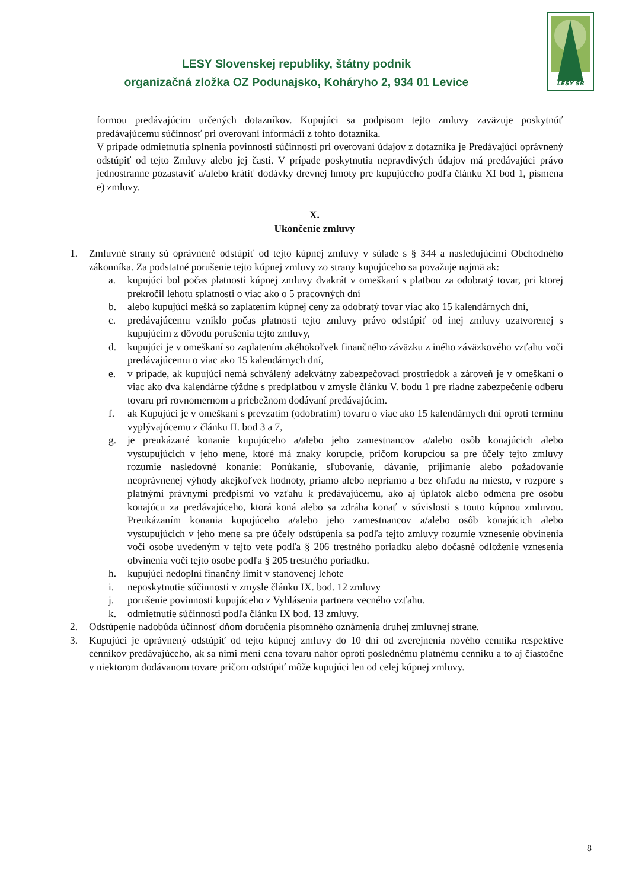LESY SR
LESY Slovenskej republiky, štátny podnik
organizačná zložka OZ Podunajsko, Koháryho 2, 934 01 Levice
formou predávajúcim určených dotazníkov. Kupujúci sa podpisom tejto zmluvy zaväzuje poskytnúť predávajúcemu súčinnosť pri overovaní informácií z tohto dotazníka.
V prípade odmietnutia splnenia povinnosti súčinnosti pri overovaní údajov z dotazníka je Predávajúci oprávnený odstúpiť od tejto Zmluvy alebo jej časti. V prípade poskytnutia nepravdivých údajov má predávajúci právo jednostranne pozastaviť a/alebo krátiť dodávky drevnej hmoty pre kupujúceho podľa článku XI bod 1, písmena e) zmluvy.
X.
Ukončenie zmluvy
1. Zmluvné strany sú oprávnené odstúpiť od tejto kúpnej zmluvy v súlade s § 344 a nasledujúcimi Obchodného zákonníka. Za podstatné porušenie tejto kúpnej zmluvy zo strany kupujúceho sa považuje najmä ak:
a. kupujúci bol počas platnosti kúpnej zmluvy dvakrát v omeškaní s platbou za odobratý tovar, pri ktorej prekročil lehotu splatnosti o viac ako o 5 pracovných dní
b. alebo kupujúci mešká so zaplatením kúpnej ceny za odobratý tovar viac ako 15 kalendárnych dní,
c. predávajúcemu vzniklo počas platnosti tejto zmluvy právo odstúpiť od inej zmluvy uzatvorenej s kupujúcim z dôvodu porušenia tejto zmluvy,
d. kupujúci je v omeškaní so zaplatením akéhokoľvek finančného záväzku z iného záväzkového vzťahu voči predávajúcemu o viac ako 15 kalendárnych dní,
e. v prípade, ak kupujúci nemá schválený adekvátny zabezpečovací prostriedok a zároveň je v omeškaní o viac ako dva kalendárne týždne s predplatbou v zmysle článku V. bodu 1 pre riadne zabezpečenie odberu tovaru pri rovnomernom a priebežnom dodávaní predávajúcim.
f. ak Kupujúci je v omeškaní s prevzatím (odobratím) tovaru o viac ako 15 kalendárnych dní oproti termínu vyplývajúcemu z článku II. bod 3 a 7,
g. je preukázané konanie kupujúceho a/alebo jeho zamestnancov a/alebo osôb konajúcich alebo vystupujúcich v jeho mene, ktoré má znaky korupcie, pričom korupciou sa pre účely tejto zmluvy rozumie nasledovné konanie: Ponúkanie, sľubovanie, dávanie, prijímanie alebo požadovanie neoprávnenej výhody akejkoľvek hodnoty, priamo alebo nepriamo a bez ohľadu na miesto, v rozpore s platnými právnymi predpismi vo vzťahu k predávajúcemu, ako aj úplatok alebo odmena pre osobu konajúcu za predávajúceho, ktorá koná alebo sa zdráha konať v súvislosti s touto kúpnou zmluvou. Preukázaním konania kupujúceho a/alebo jeho zamestnancov a/alebo osôb konajúcich alebo vystupujúcich v jeho mene sa pre účely odstúpenia sa podľa tejto zmluvy rozumie vznesenie obvinenia voči osobe uvedeným v tejto vete podľa § 206 trestného poriadku alebo dočasné odloženie vznesenia obvinenia voči tejto osobe podľa § 205 trestného poriadku.
h. kupujúci nedoplní finančný limit v stanovenej lehote
i. neposkytnutie súčinnosti v zmysle článku IX. bod. 12 zmluvy
j. porušenie povinnosti kupujúceho z Vyhlásenia partnera vecného vzťahu.
k. odmietnutie súčinnosti podľa článku IX bod. 13 zmluvy.
2. Odstúpenie nadobúda účinnosť dňom doručenia písomného oznámenia druhej zmluvnej strane.
3. Kupujúci je oprávnený odstúpiť od tejto kúpnej zmluvy do 10 dní od zverejnenia nového cenníka respektíve cenníkov predávajúceho, ak sa nimi mení cena tovaru nahor oproti poslednému platnému cenníku a to aj čiastočne v niektorom dodávanom tovare pričom odstúpiť môže kupujúci len od celej kúpnej zmluvy.
8